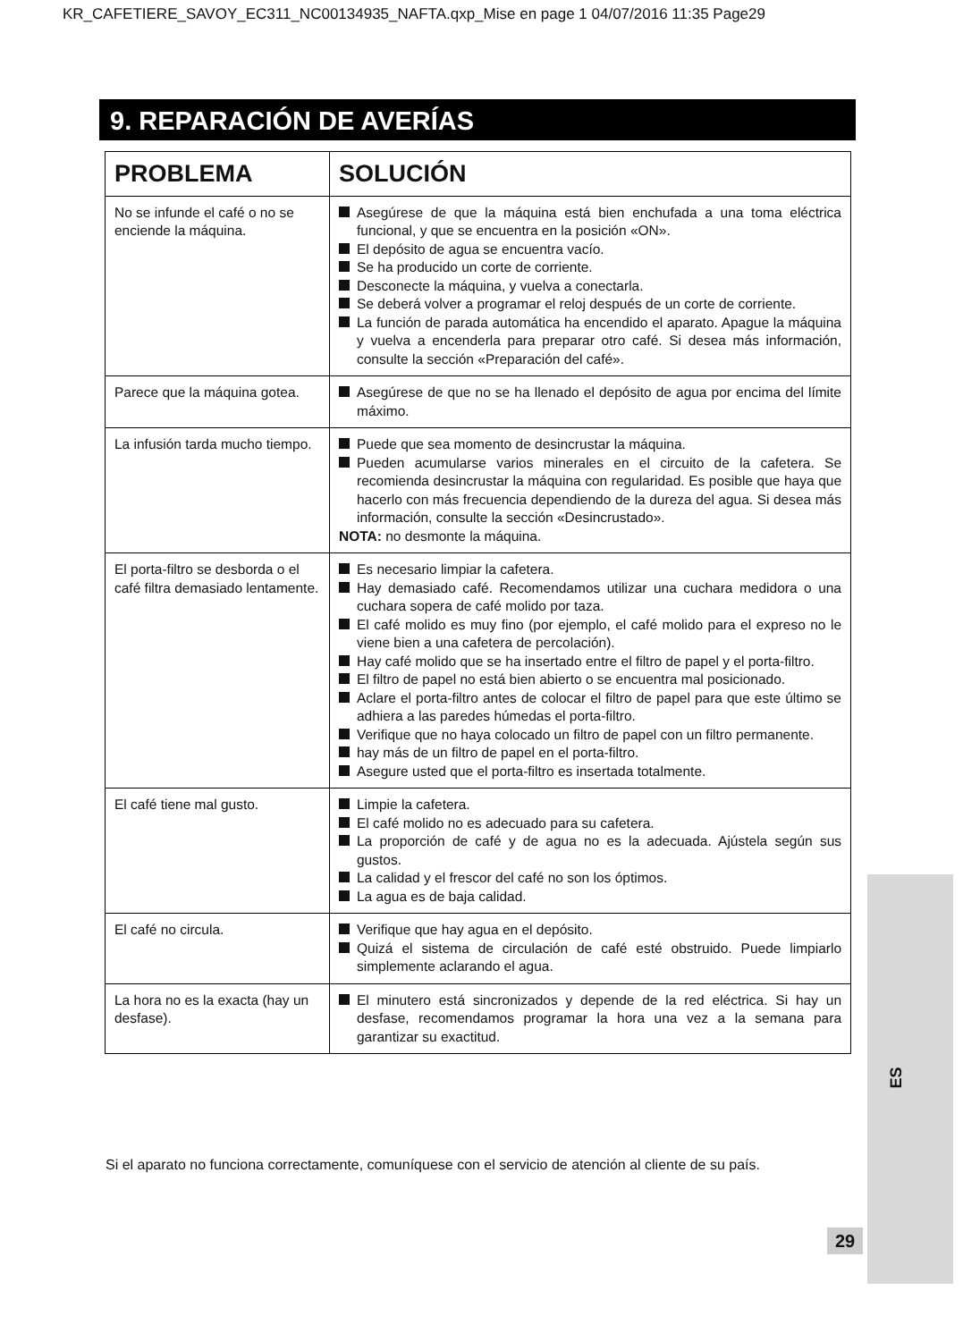KR_CAFETIERE_SAVOY_EC311_NC00134935_NAFTA.qxp_Mise en page 1 04/07/2016 11:35 Page29
9. REPARACIÓN DE AVERÍAS
| PROBLEMA | SOLUCIÓN |
| --- | --- |
| No se infunde el café o no se enciende la máquina. | Asegúrese de que la máquina está bien enchufada a una toma eléctrica funcional, y que se encuentra en la posición «ON». El depósito de agua se encuentra vacío. Se ha producido un corte de corriente. Desconecte la máquina, y vuelva a conectarla. Se deberá volver a programar el reloj después de un corte de corriente. La función de parada automática ha encendido el aparato. Apague la máquina y vuelva a encenderla para preparar otro café. Si desea más información, consulte la sección «Preparación del café». |
| Parece que la máquina gotea. | Asegúrese de que no se ha llenado el depósito de agua por encima del límite máximo. |
| La infusión tarda mucho tiempo. | Puede que sea momento de desincrustar la máquina. Pueden acumularse varios minerales en el circuito de la cafetera. Se recomienda desincrustar la máquina con regularidad. Es posible que haya que hacerlo con más frecuencia dependiendo de la dureza del agua. Si desea más información, consulte la sección «Desincrustado». NOTA: no desmonte la máquina. |
| El porta-filtro se desborda o el café filtra demasiado lentamente. | Es necesario limpiar la cafetera. Hay demasiado café. Recomendamos utilizar una cuchara medidora o una cuchara sopera de café molido por taza. El café molido es muy fino (por ejemplo, el café molido para el expreso no le viene bien a una cafetera de percolación). Hay café molido que se ha insertado entre el filtro de papel y el porta-filtro. El filtro de papel no está bien abierto o se encuentra mal posicionado. Aclare el porta-filtro antes de colocar el filtro de papel para que este último se adhiera a las paredes húmedas el porta-filtro. Verifique que no haya colocado un filtro de papel con un filtro permanente. hay más de un filtro de papel en el porta-filtro. Asegure usted que el porta-filtro es insertada totalmente. |
| El café tiene mal gusto. | Limpie la cafetera. El café molido no es adecuado para su cafetera. La proporción de café y de agua no es la adecuada. Ajústela según sus gustos. La calidad y el frescor del café no son los óptimos. La agua es de baja calidad. |
| El café no circula. | Verifique que hay agua en el depósito. Quizá el sistema de circulación de café esté obstruido. Puede limpiarlo simplemente aclarando el agua. |
| La hora no es la exacta (hay un desfase). | El minutero está sincronizados y depende de la red eléctrica. Si hay un desfase, recomendamos programar la hora una vez a la semana para garantizar su exactitud. |
Si el aparato no funciona correctamente, comuníquese con el servicio de atención al cliente de su país.
ES
29